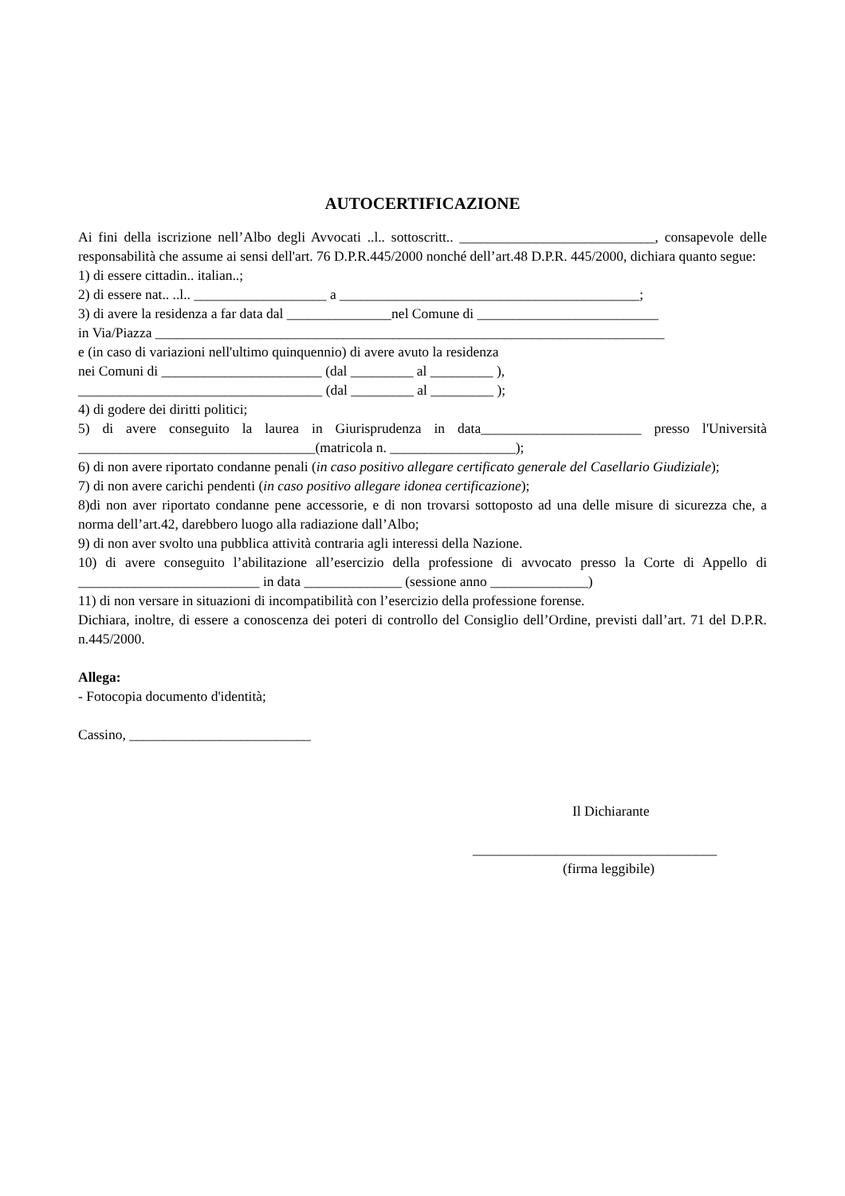AUTOCERTIFICAZIONE
Ai fini della iscrizione nell’Albo degli Avvocati ..l.. sottoscritt.. ____________________________, consapevole delle responsabilità che assume ai sensi dell'art. 76 D.P.R.445/2000 nonché dell’art.48 D.P.R. 445/2000, dichiara quanto segue:
1) di essere cittadin.. italian..;
2) di essere nat.. ..l.. ___________________ a ___________________________________________;
3) di avere la residenza a far data dal _______________nel Comune di __________________________
in Via/Piazza _________________________________________________________________________
e (in caso di variazioni nell'ultimo quinquennio) di avere avuto la residenza
nei Comuni di _______________________ (dal _________ al _________ ),
___________________________________ (dal _________ al _________ );
4) di godere dei diritti politici;
5) di avere conseguito la laurea in Giurisprudenza in data_______________________ presso l'Università __________________________________(matricola n. __________________);
6) di non avere riportato condanne penali (in caso positivo allegare certificato generale del Casellario Giudiziale);
7) di non avere carichi pendenti (in caso positivo allegare idonea certificazione);
8)di non aver riportato condanne pene accessorie, e di non trovarsi sottoposto ad una delle misure di sicurezza che, a norma dell’art.42, darebbero luogo alla radiazione dall’Albo;
9) di non aver svolto una pubblica attività contraria agli interessi della Nazione.
10) di avere conseguito l’abilitazione all’esercizio della professione di avvocato presso la Corte di Appello di __________________________ in data ______________ (sessione anno ______________)
11) di non versare in situazioni di incompatibilità con l’esercizio della professione forense.
Dichiara, inoltre, di essere a conoscenza dei poteri di controllo del Consiglio dell’Ordine, previsti dall’art. 71 del D.P.R. n.445/2000.
Allega:
- Fotocopia documento d'identità;
Cassino, __________________________
Il Dichiarante
___________________________________
(firma leggibile)